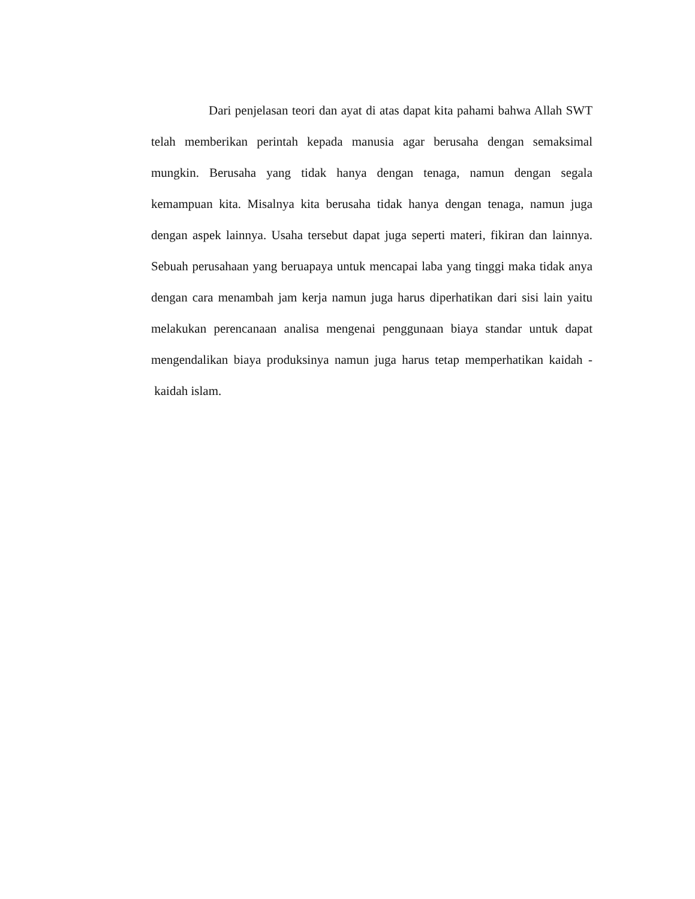Dari penjelasan teori dan ayat di atas dapat kita pahami bahwa Allah SWT telah memberikan perintah kepada manusia agar berusaha dengan semaksimal mungkin. Berusaha yang tidak hanya dengan tenaga, namun dengan segala kemampuan kita. Misalnya kita berusaha tidak hanya dengan tenaga, namun juga dengan aspek lainnya. Usaha tersebut dapat juga seperti materi, fikiran dan lainnya. Sebuah perusahaan yang beruapaya untuk mencapai laba yang tinggi maka tidak anya dengan cara menambah jam kerja namun juga harus diperhatikan dari sisi lain yaitu melakukan perencanaan analisa mengenai penggunaan biaya standar untuk dapat mengendalikan biaya produksinya namun juga harus tetap memperhatikan kaidah - kaidah islam.